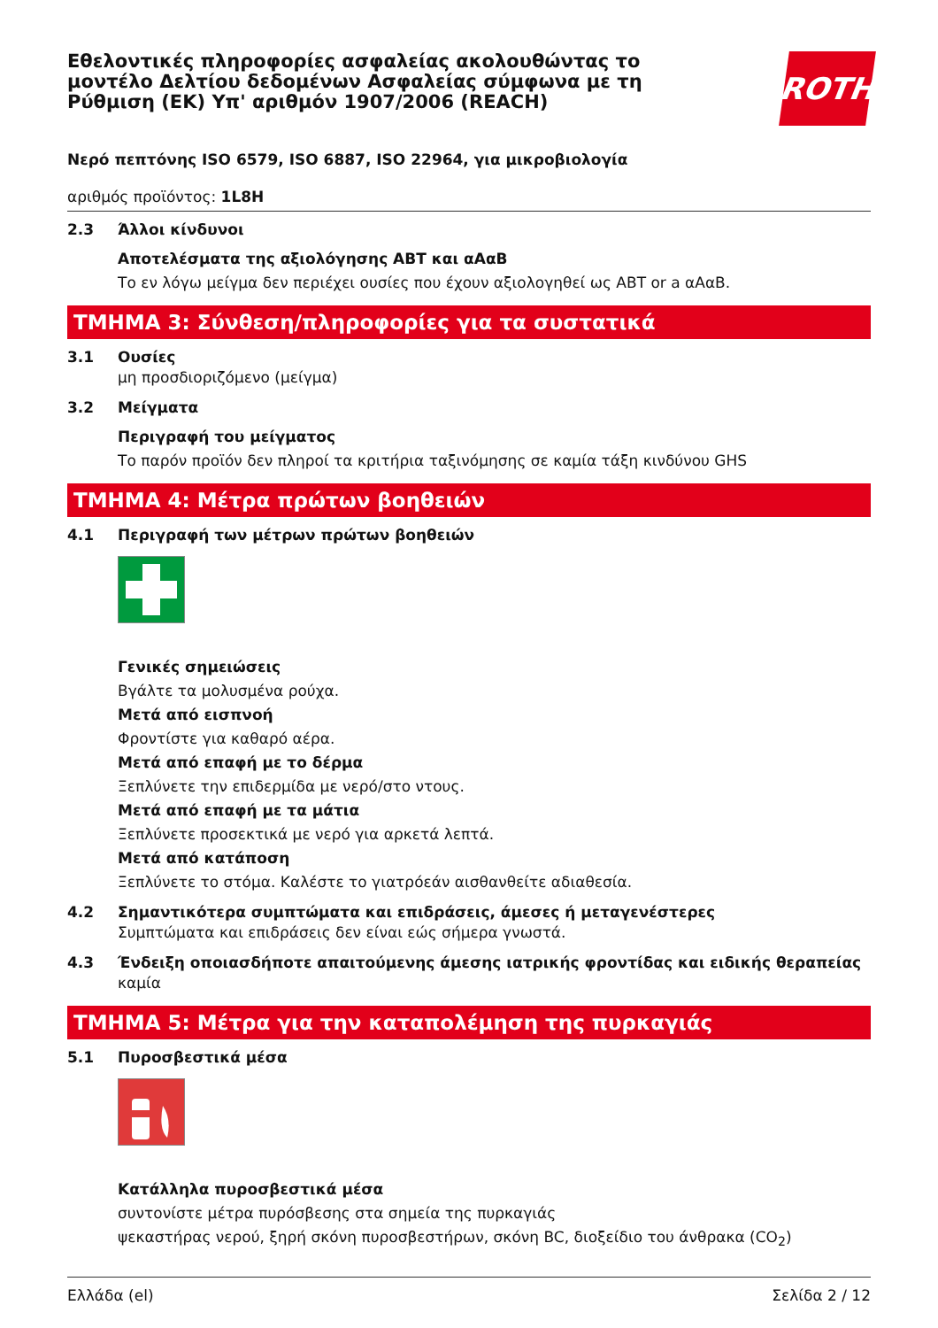Εθελοντικές πληροφορίες ασφαλείας ακολουθώντας το μοντέλο Δελτίου δεδομένων Ασφαλείας σύμφωνα με τη Ρύθμιση (ΕΚ) Υπ' αριθμόν 1907/2006 (REACH)
ROTH
Νερό πεπτόνης ISO 6579, ISO 6887, ISO 22964, για μικροβιολογία
αριθμός προϊόντος: 1L8H
2.3 Άλλοι κίνδυνοι
Αποτελέσματα της αξιολόγησης ΑΒΤ και αΑαΒ
Το εν λόγω μείγμα δεν περιέχει ουσίες που έχουν αξιολογηθεί ως ΑΒΤ or a αΑαΒ.
ΤΜΗΜΑ 3: Σύνθεση/πληροφορίες για τα συστατικά
3.1 Ουσίες
μη προσδιοριζόμενο (μείγμα)
3.2 Μείγματα
Περιγραφή του μείγματος
Το παρόν προϊόν δεν πληροί τα κριτήρια ταξινόμησης σε καμία τάξη κινδύνου GHS
ΤΜΗΜΑ 4: Μέτρα πρώτων βοηθειών
4.1 Περιγραφή των μέτρων πρώτων βοηθειών
Γενικές σημειώσεις
Βγάλτε τα μολυσμένα ρούχα.
Μετά από εισπνοή
Φροντίστε για καθαρό αέρα.
Μετά από επαφή με το δέρμα
Ξεπλύνετε την επιδερμίδα με νερό/στο ντους.
Μετά από επαφή με τα μάτια
Ξεπλύνετε προσεκτικά με νερό για αρκετά λεπτά.
Μετά από κατάποση
Ξεπλύνετε το στόμα. Καλέστε το γιατρόεάν αισθανθείτε αδιαθεσία.
4.2 Σημαντικότερα συμπτώματα και επιδράσεις, άμεσες ή μεταγενέστερες
Συμπτώματα και επιδράσεις δεν είναι εώς σήμερα γνωστά.
4.3 Ένδειξη οποιασδήποτε απαιτούμενης άμεσης ιατρικής φροντίδας και ειδικής θεραπείας
καμία
ΤΜΗΜΑ 5: Μέτρα για την καταπολέμηση της πυρκαγιάς
5.1 Πυροσβεστικά μέσα
Κατάλληλα πυροσβεστικά μέσα
συντονίστε μέτρα πυρόσβεσης στα σημεία της πυρκαγιάς
ψεκαστήρας νερού, ξηρή σκόνη πυροσβεστήρων, σκόνη BC, διοξείδιο του άνθρακα (CO<sub>2</sub>)
Ελλάδα (el) Σελίδα 2 / 12